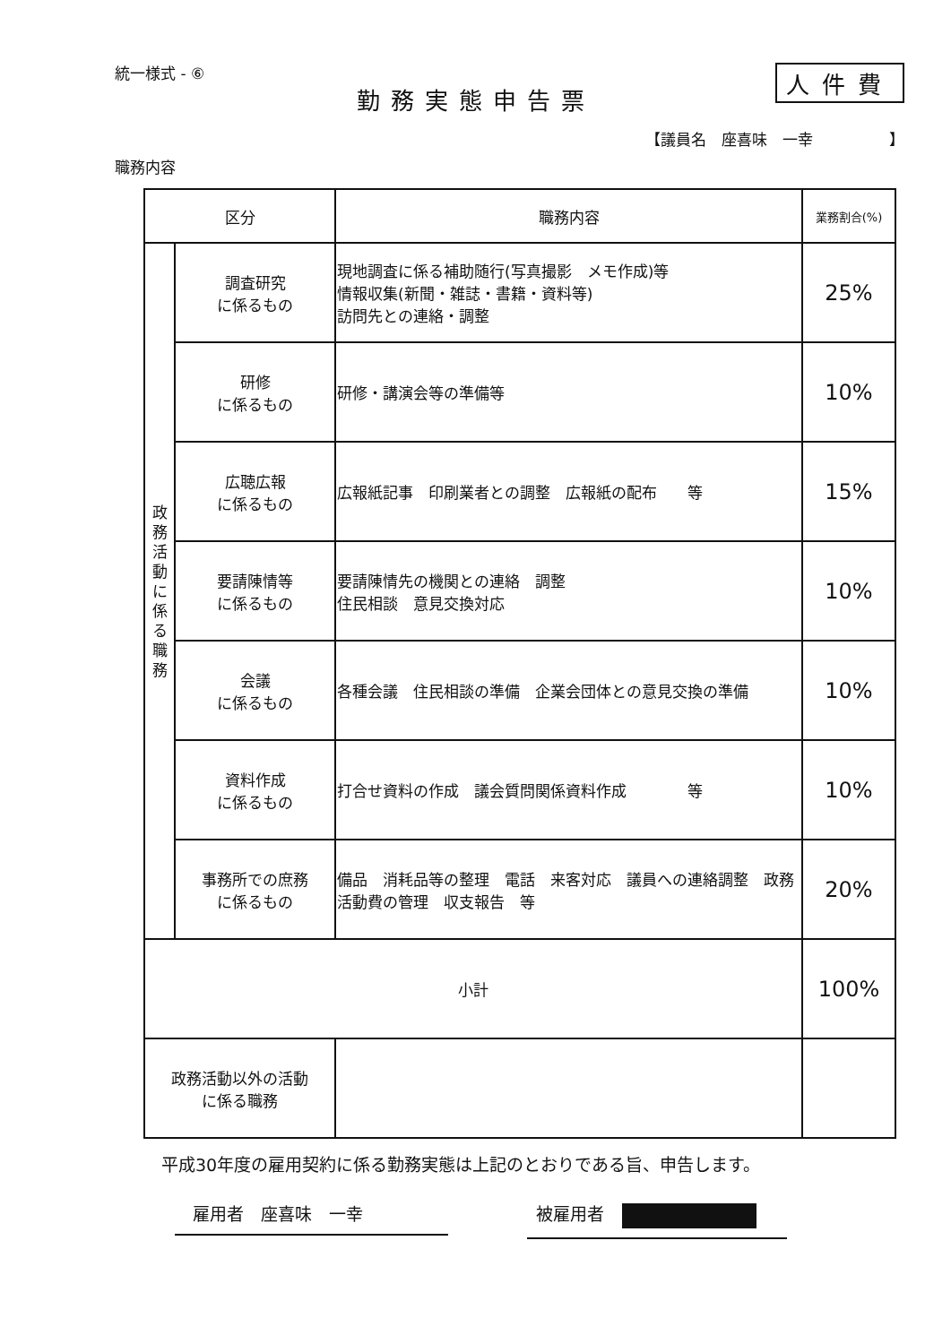統一様式 - ⑥ 人件費
勤務実態申告票
【議員名　座喜味　一幸　　　　　】
職務内容
| 区分 | | 職務内容 | 業務割合(%) |
| --- | --- | --- | --- |
| 政 務 活 動 に 係 る 職 務 | 調査研究 に係るもの | 現地調査に係る補助随行(写真撮影 メモ作成)等 情報収集(新聞・雑誌・書籍・資料等) 訪問先との連絡・調整 | 25% |
| | 研修 に係るもの | 研修・講演会等の準備等 | 10% |
| | 広聴広報 に係るもの | 広報紙記事 印刷業者との調整 広報紙の配布 等 | 15% |
| | 要請陳情等 に係るもの | 要請陳情先の機関との連絡 調整 住民相談 意見交換対応 | 10% |
| | 会議 に係るもの | 各種会議 住民相談の準備 企業会団体との意見交換の準備 | 10% |
| | 資料作成 に係るもの | 打合せ資料の作成 議会質問関係資料作成 等 | 10% |
| | 事務所での庶務 に係るもの | 備品 消耗品等の整理 電話 来客対応 議員への連絡調整 政務活動費の管理 収支報告 等 | 20% |
| 小計 | | | 100% |
| 政務活動以外の活動 に係る職務 | | | |
平成30年度の雇用契約に係る勤務実態は上記のとおりである旨、申告します。
雇用者　座喜味　一幸 被雇用者